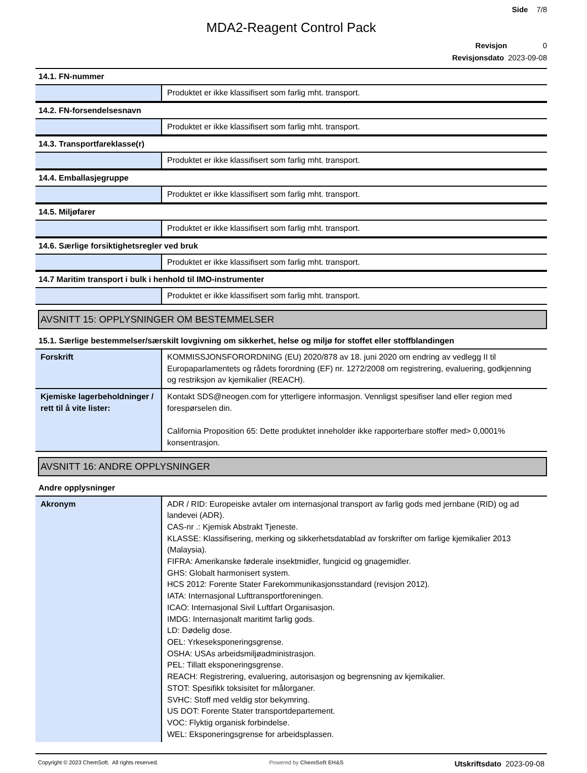Side 7/8
MDA2-Reagent Control Pack
Revisjon 0
Revisjonsdato 2023-09-08
14.1. FN-nummer
| | Produktet er ikke klassifisert som farlig mht. transport. |
14.2. FN-forsendelsesnavn
| | Produktet er ikke klassifisert som farlig mht. transport. |
14.3. Transportfareklasse(r)
| | Produktet er ikke klassifisert som farlig mht. transport. |
14.4. Emballasjegruppe
| | Produktet er ikke klassifisert som farlig mht. transport. |
14.5. Miljøfarer
| | Produktet er ikke klassifisert som farlig mht. transport. |
14.6. Særlige forsiktighetsregler ved bruk
| | Produktet er ikke klassifisert som farlig mht. transport. |
14.7 Maritim transport i bulk i henhold til IMO-instrumenter
| | Produktet er ikke klassifisert som farlig mht. transport. |
AVSNITT 15: OPPLYSNINGER OM BESTEMMELSER
15.1. Særlige bestemmelser/særskilt lovgivning om sikkerhet, helse og miljø for stoffet eller stoffblandingen
| Forskrift | KOMMISSJONSFORORDNING (EU) 2020/878 av 18. juni 2020 om endring av vedlegg II til Europaparlamentets og rådets forordning (EF) nr. 1272/2008 om registrering, evaluering, godkjenning og restriksjon av kjemikalier (REACH). |
| Kjemiske lagerbeholdninger / rett til å vite lister: | Kontakt SDS@neogen.com for ytterligere informasjon. Vennligst spesifiser land eller region med forespørselen din. California Proposition 65: Dette produktet inneholder ikke rapporterbare stoffer med> 0,0001% konsentrasjon. |
AVSNITT 16: ANDRE OPPLYSNINGER
Andre opplysninger
| Akronym | ADR / RID: Europeiske avtaler om internasjonal transport av farlig gods med jernbane (RID) og ad landevei (ADR). CAS-nr .: Kjemisk Abstrakt Tjeneste. KLASSE: Klassifisering, merking og sikkerhetsdatablad av forskrifter om farlige kjemikalier 2013 (Malaysia). FIFRA: Amerikanske føderale insektmidler, fungicid og gnagemidler. GHS: Globalt harmonisert system. HCS 2012: Forente Stater Farekommunikasjonsstandard (revisjon 2012). IATA: Internasjonal Lufttransportforeningen. ICAO: Internasjonal Sivil Luftfart Organisasjon. IMDG: Internasjonalt maritimt farlig gods. LD: Dødelig dose. OEL: Yrkeseksponeringsgrense. OSHA: USAs arbeidsmiljøadministrasjon. PEL: Tillatt eksponeringsgrense. REACH: Registrering, evaluering, autorisasjon og begrensning av kjemikalier. STOT: Spesifikk toksisitet for målorganer. SVHC: Stoff med veldig stor bekymring. US DOT: Forente Stater transportdepartement. VOC: Flyktig organisk forbindelse. WEL: Eksponeringsgrense for arbeidsplassen. |
Copyright © 2023 ChemSoft. All rights reserved.
Powered by ChemSoft EH&S
Utskriftsdato 2023-09-08